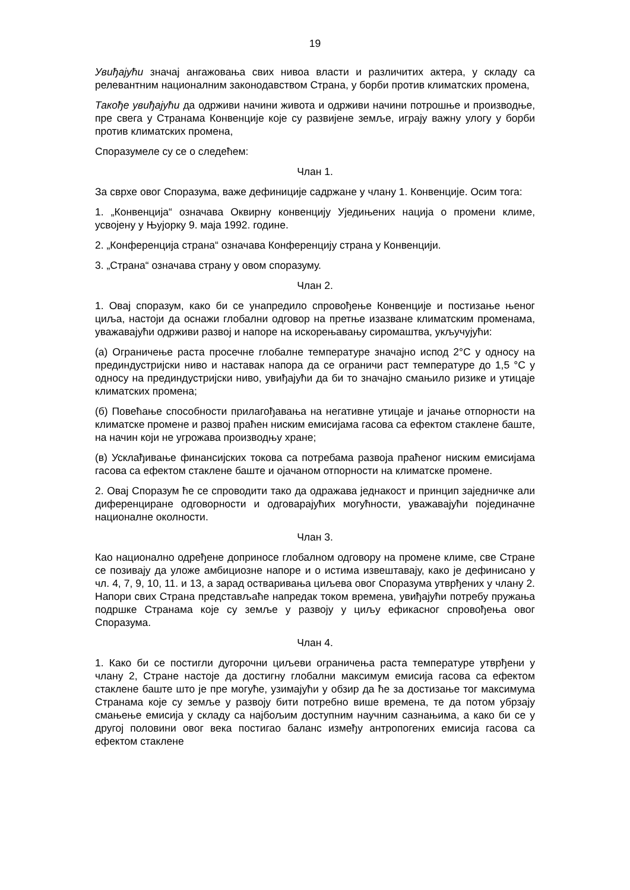19
Увиђајући значај ангажовања свих нивоа власти и различитих актера, у складу са релевантним националним законодавством Страна, у борби против климатских промена,
Такође увиђајући да одрживи начини живота и одрживи начини потрошње и производње, пре свега у Странама Конвенције које су развијене земље, играју важну улогу у борби против климатских промена,
Споразумеле су се о следећем:
Члан 1.
За сврхе овог Споразума, важе дефиниције садржане у члану 1. Конвенције. Осим тога:
1. „Конвенција“ означава Оквирну конвенцију Уједињених нација о промени климе, усвојену у Њујорку 9. маја 1992. године.
2. „Конференција страна“ означава Конференцију страна у Конвенцији.
3. „Страна“ означава страну у овом споразуму.
Члан 2.
1. Овај споразум, како би се унапредило спровођење Конвенције и постизање њеног циља, настоји да оснажи глобални одговор на претње изазване климатским променама, уважавајући одрживи развој и напоре на искорењавању сиромаштва, укључујући:
(а) Ограничење раста просечне глобалне температуре значајно испод 2°C у односу на прединдустријски ниво и наставак напора да се ограничи раст температуре до 1,5 °C у односу на прединдустријски ниво, увиђајући да би то значајно смањило ризике и утицаје климатских промена;
(б) Повећање способности прилагођавања на негативне утицаје и јачање отпорности на климатске промене и развој праћен ниским емисијама гасова са ефектом стаклене баште, на начин који не угрожава производњу хране;
(в) Усклађивање финансијских токова са потребама развоја праћеног ниским емисијама гасова са ефектом стаклене баште и ојачаном отпорности на климатске промене.
2. Овај Споразум ће се спроводити тако да одражава једнакост и принцип заједничке али диференциране одговорности и одговарајућих могућности, уважавајући појединачне националне околности.
Члан 3.
Као национално одређене доприносе глобалном одговору на промене климе, све Стране се позивају да уложе амбициозне напоре и о истима извештавају, како је дефинисано у чл. 4, 7, 9, 10, 11. и 13, а зарад остваривања циљева овог Споразума утврђених у члану 2. Напори свих Страна представљаће напредак током времена, увиђајући потребу пружања подршке Странама које су земље у развоју у циљу ефикасног спровођења овог Споразума.
Члан 4.
1. Како би се постигли дугорочни циљеви ограничења раста температуре утврђени у члану 2, Стране настоје да достигну глобални максимум емисија гасова са ефектом стаклене баште што је пре могуће, узимајући у обзир да ће за достизање тог максимума Странама које су земље у развоју бити потребно више времена, те да потом убрзају смањење емисија у складу са најбољим доступним научним сазнањима, а како би се у другој половини овог века постигао баланс између антропогених емисија гасова са ефектом стаклене